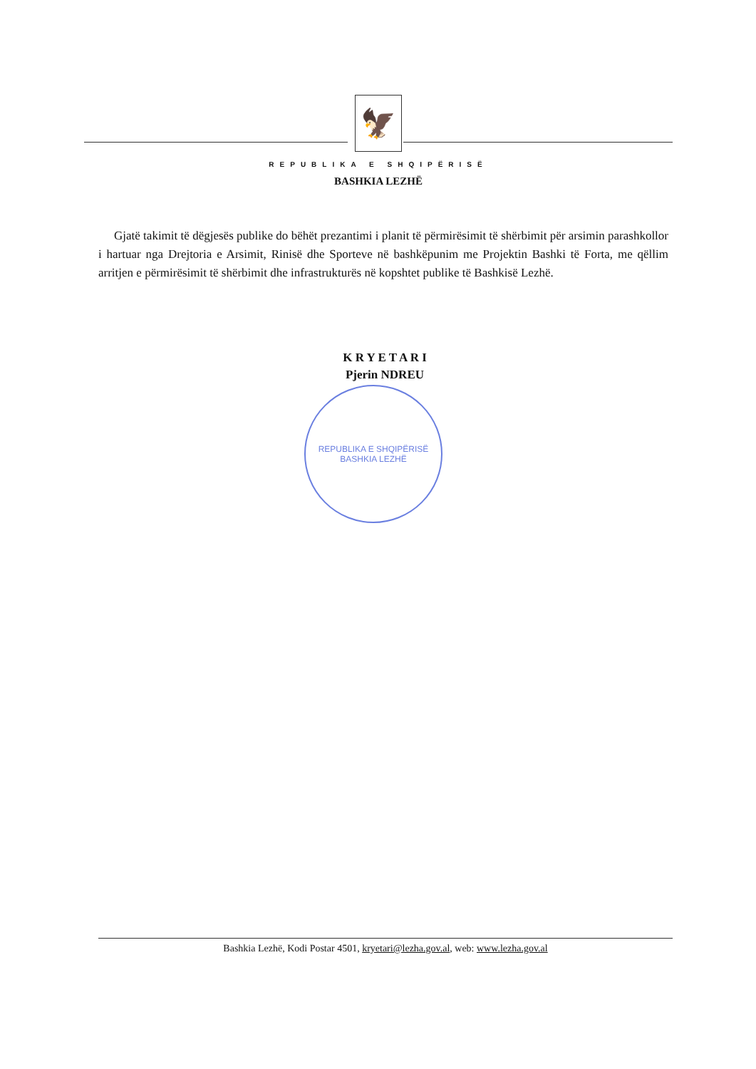🦅
REPUBLIKA E SHQIPËRISË
BASHKIA LEZHË
Gjatë takimit të dëgjesës publike do bëhët prezantimi i planit të përmirësimit të shërbimit për arsimin parashkollor i hartuar nga Drejtoria e Arsimit, Rinisë dhe Sporteve në bashkëpunim me Projektin Bashki të Forta, me qëllim arritjen e përmirësimit të shërbimit dhe infrastrukturës në kopshtet publike të Bashkisë Lezhë.
K R Y E T A R I
Pjerin NDREU
REPUBLIKA E SHQIPËRISË
BASHKIA LEZHË
Bashkia Lezhë, Kodi Postar 4501, kryetari@lezha.gov.al, web: www.lezha.gov.al